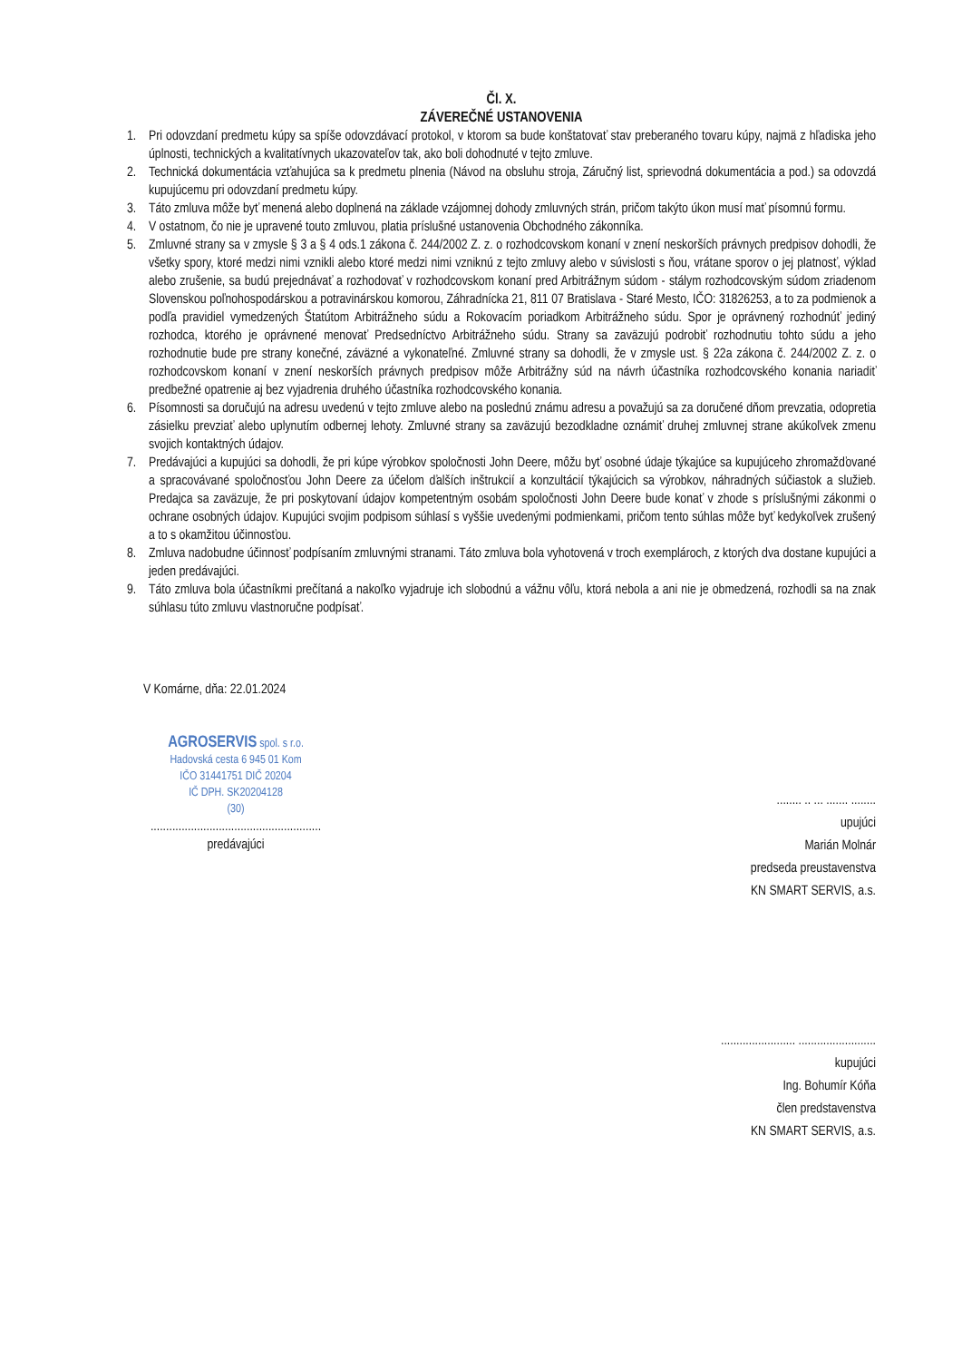Čl. X.
ZÁVEREČNÉ USTANOVENIA
1. Pri odovzdaní predmetu kúpy sa spíše odovzdávací protokol, v ktorom sa bude konštatovať stav preberaného tovaru kúpy, najmä z hľadiska jeho úplnosti, technických a kvalitatívnych ukazovateľov tak, ako boli dohodnuté v tejto zmluve.
2. Technická dokumentácia vzťahujúca sa k predmetu plnenia (Návod na obsluhu stroja, Záručný list, sprievodná dokumentácia a pod.) sa odovzdá kupujúcemu pri odovzdaní predmetu kúpy.
3. Táto zmluva môže byť menená alebo doplnená na základe vzájomnej dohody zmluvných strán, pričom takýto úkon musí mať písomnú formu.
4. V ostatnom, čo nie je upravené touto zmluvou, platia príslušné ustanovenia Obchodného zákonníka.
5. Zmluvné strany sa v zmysle § 3 a § 4 ods.1 zákona č. 244/2002 Z. z. o rozhodcovskom konaní v znení neskorších právnych predpisov dohodli, že všetky spory, ktoré medzi nimi vznikli alebo ktoré medzi nimi vzniknú z tejto zmluvy alebo v súvislosti s ňou, vrátane sporov o jej platnosť, výklad alebo zrušenie, sa budú prejednávať a rozhodovať v rozhodcovskom konaní pred Arbitrážnym súdom - stálym rozhodcovským súdom zriadenom Slovenskou poľnohospodárskou a potravinárskou komorou, Záhradnícka 21, 811 07 Bratislava - Staré Mesto, IČO: 31826253, a to za podmienok a podľa pravidiel vymedzených Štatútom Arbitrážneho súdu a Rokovacím poriadkom Arbitrážneho súdu. Spor je oprávnený rozhodnúť jediný rozhodca, ktorého je oprávnené menovať Predsedníctvo Arbitrážneho súdu. Strany sa zaväzujú podrobiť rozhodnutiu tohto súdu a jeho rozhodnutie bude pre strany konečné, záväzné a vykonateľné. Zmluvné strany sa dohodli, že v zmysle ust. § 22a zákona č. 244/2002 Z. z. o rozhodcovskom konaní v znení neskorších právnych predpisov môže Arbitrážny súd na návrh účastníka rozhodcovského konania nariadiť predbežné opatrenie aj bez vyjadrenia druhého účastníka rozhodcovského konania.
6. Písomnosti sa doručujú na adresu uvedenú v tejto zmluve alebo na poslednú známu adresu a považujú sa za doručené dňom prevzatia, odopretia zásielku prevziať alebo uplynutím odbernej lehoty. Zmluvné strany sa zaväzujú bezodkladne oznámiť druhej zmluvnej strane akúkoľvek zmenu svojich kontaktných údajov.
7. Predávajúci a kupujúci sa dohodli, že pri kúpe výrobkov spoločnosti John Deere, môžu byť osobné údaje týkajúce sa kupujúceho zhromažďované a spracovávané spoločnosťou John Deere za účelom ďalších inštrukcií a konzultácií týkajúcich sa výrobkov, náhradných súčiastok a služieb. Predajca sa zaväzuje, že pri poskytovaní údajov kompetentným osobám spoločnosti John Deere bude konať v zhode s príslušnými zákonmi o ochrane osobných údajov. Kupujúci svojim podpisom súhlasí s vyššie uvedenými podmienkami, pričom tento súhlas môže byť kedykoľvek zrušený a to s okamžitou účinnosťou.
8. Zmluva nadobudne účinnosť podpísaním zmluvnými stranami. Táto zmluva bola vyhotovená v troch exemplároch, z ktorých dva dostane kupujúci a jeden predávajúci.
9. Táto zmluva bola účastníkmi prečítaná a nakoľko vyjadruje ich slobodnú a vážnu vôľu, ktorá nebola a ani nie je obmedzená, rozhodli sa na znak súhlasu túto zmluvu vlastnoručne podpísať.
V Komárne, dňa: 22.01.2024
AGROSERVIS spol. s r.o.
Hadovská cesta 6 945 01 Kom
IČO 31441751 DIČ 20204
IČ DPH. SK20204128
(30)
.......................................................
predávajúci
........ .. ... ....... ........
upujúci
Marián Molnár
predseda preustavenstva
KN SMART SERVIS, a.s.
........................ .........................
kupujúci
Ing. Bohumír Kóňa
člen predstavenstva
KN SMART SERVIS, a.s.